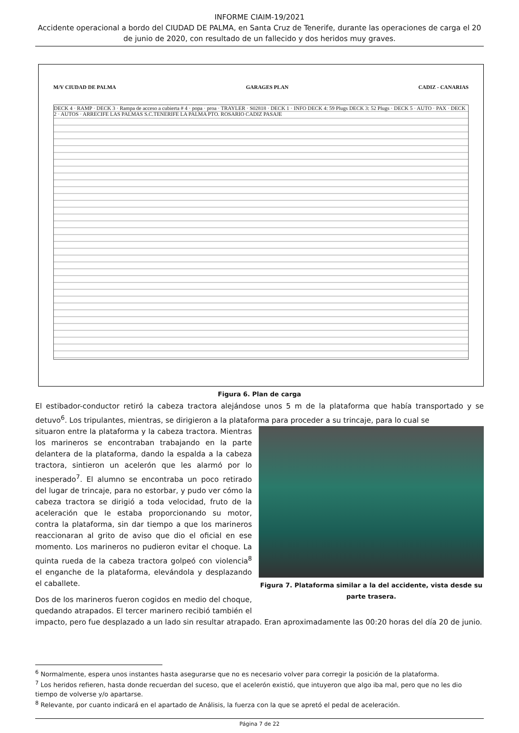INFORME CIAIM-19/2021
Accidente operacional a bordo del CIUDAD DE PALMA, en Santa Cruz de Tenerife, durante las operaciones de carga el 20 de junio de 2020, con resultado de un fallecido y dos heridos muy graves.
M/V CIUDAD DE PALMA GARAGES PLAN CADIZ - CANARIAS
DECK 4 · RAMP · DECK 3 · Rampa de acceso a cubierta # 4 · popa · proa · TRAYLER · S02818 · DECK 1 · INFO DECK 4: 59 Plugs DECK 3: 52 Plugs · DECK 5 · AUTO · PAX · DECK 2 · AUTOS · ARRECIFE LAS PALMAS S.C.TENERIFE LA PALMA PTO. ROSARIO CADIZ PASAJE
Figura 6. Plan de carga
El estibador-conductor retiró la cabeza tractora alejándose unos 5 m de la plataforma que había transportado y se detuvo<sup>6</sup>. Los tripulantes, mientras, se dirigieron a la plataforma para proceder a su trincaje, para lo cual se
Figura 7. Plataforma similar a la del accidente, vista desde su parte trasera.
situaron entre la plataforma y la cabeza tractora. Mientras los marineros se encontraban trabajando en la parte delantera de la plataforma, dando la espalda a la cabeza tractora, sintieron un acelerón que les alarmó por lo inesperado<sup>7</sup>. El alumno se encontraba un poco retirado del lugar de trincaje, para no estorbar, y pudo ver cómo la cabeza tractora se dirigió a toda velocidad, fruto de la aceleración que le estaba proporcionando su motor, contra la plataforma, sin dar tiempo a que los marineros reaccionaran al grito de aviso que dio el oficial en ese momento. Los marineros no pudieron evitar el choque. La quinta rueda de la cabeza tractora golpeó con violencia<sup>8</sup> el enganche de la plataforma, elevándola y desplazando el caballete.
Dos de los marineros fueron cogidos en medio del choque, quedando atrapados. El tercer marinero recibió también el impacto, pero fue desplazado a un lado sin resultar atrapado. Eran aproximadamente las 00:20 horas del día 20 de junio.
<sup>6</sup> Normalmente, espera unos instantes hasta asegurarse que no es necesario volver para corregir la posición de la plataforma.
<sup>7</sup> Los heridos refieren, hasta donde recuerdan del suceso, que el acelerón existió, que intuyeron que algo iba mal, pero que no les dio tiempo de volverse y/o apartarse.
<sup>8</sup> Relevante, por cuanto indicará en el apartado de Análisis, la fuerza con la que se apretó el pedal de aceleración.
Página 7 de 22